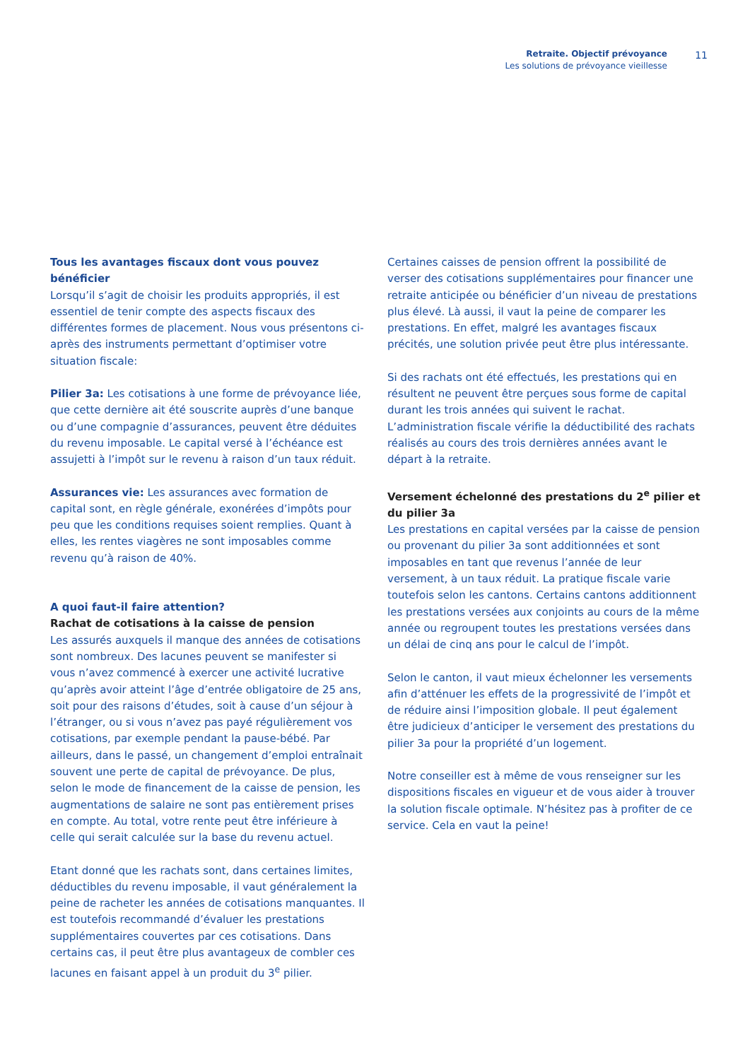Retraite. Objectif prévoyance
Les solutions de prévoyance vieillesse
11
Tous les avantages fiscaux dont vous pouvez bénéficier
Lorsqu’il s’agit de choisir les produits appropriés, il est essentiel de tenir compte des aspects fiscaux des différentes formes de placement. Nous vous présentons ci-après des instruments permettant d’optimiser votre situation fiscale:
Pilier 3a: Les cotisations à une forme de prévoyance liée, que cette dernière ait été souscrite auprès d’une banque ou d’une compagnie d’assurances, peuvent être déduites du revenu imposable. Le capital versé à l’échéance est assujetti à l’impôt sur le revenu à raison d’un taux réduit.
Assurances vie: Les assurances avec formation de capital sont, en règle générale, exonérées d’impôts pour peu que les conditions requises soient remplies. Quant à elles, les rentes viagères ne sont imposables comme revenu qu’à raison de 40%.
A quoi faut-il faire attention?
Rachat de cotisations à la caisse de pension
Les assurés auxquels il manque des années de cotisations sont nombreux. Des lacunes peuvent se manifester si vous n’avez commencé à exercer une activité lucrative qu’après avoir atteint l’âge d’entrée obligatoire de 25 ans, soit pour des raisons d’études, soit à cause d’un séjour à l’étranger, ou si vous n’avez pas payé régulièrement vos cotisations, par exemple pendant la pause-bébé. Par ailleurs, dans le passé, un changement d’emploi entraînait souvent une perte de capital de prévoyance. De plus, selon le mode de financement de la caisse de pension, les augmentations de salaire ne sont pas entièrement prises en compte. Au total, votre rente peut être inférieure à celle qui serait calculée sur la base du revenu actuel.
Etant donné que les rachats sont, dans certaines limites, déductibles du revenu imposable, il vaut généralement la peine de racheter les années de cotisations manquantes. Il est toutefois recommandé d’évaluer les prestations supplémentaires couvertes par ces cotisations. Dans certains cas, il peut être plus avantageux de combler ces lacunes en faisant appel à un produit du 3<sup>e</sup> pilier.
Certaines caisses de pension offrent la possibilité de verser des cotisations supplémentaires pour financer une retraite anticipée ou bénéficier d’un niveau de prestations plus élevé. Là aussi, il vaut la peine de comparer les prestations. En effet, malgré les avantages fiscaux précités, une solution privée peut être plus intéressante.
Si des rachats ont été effectués, les prestations qui en résultent ne peuvent être perçues sous forme de capital durant les trois années qui suivent le rachat. L’administration fiscale vérifie la déductibilité des rachats réalisés au cours des trois dernières années avant le départ à la retraite.
Versement échelonné des prestations du 2<sup>e</sup> pilier et du pilier 3a
Les prestations en capital versées par la caisse de pension ou provenant du pilier 3a sont additionnées et sont imposables en tant que revenus l’année de leur versement, à un taux réduit. La pratique fiscale varie toutefois selon les cantons. Certains cantons additionnent les prestations versées aux conjoints au cours de la même année ou regroupent toutes les prestations versées dans un délai de cinq ans pour le calcul de l’impôt.
Selon le canton, il vaut mieux échelonner les versements afin d’atténuer les effets de la progressivité de l’impôt et de réduire ainsi l’imposition globale. Il peut également être judicieux d’anticiper le versement des prestations du pilier 3a pour la propriété d’un logement.
Notre conseiller est à même de vous renseigner sur les dispositions fiscales en vigueur et de vous aider à trouver la solution fiscale optimale. N’hésitez pas à profiter de ce service. Cela en vaut la peine!